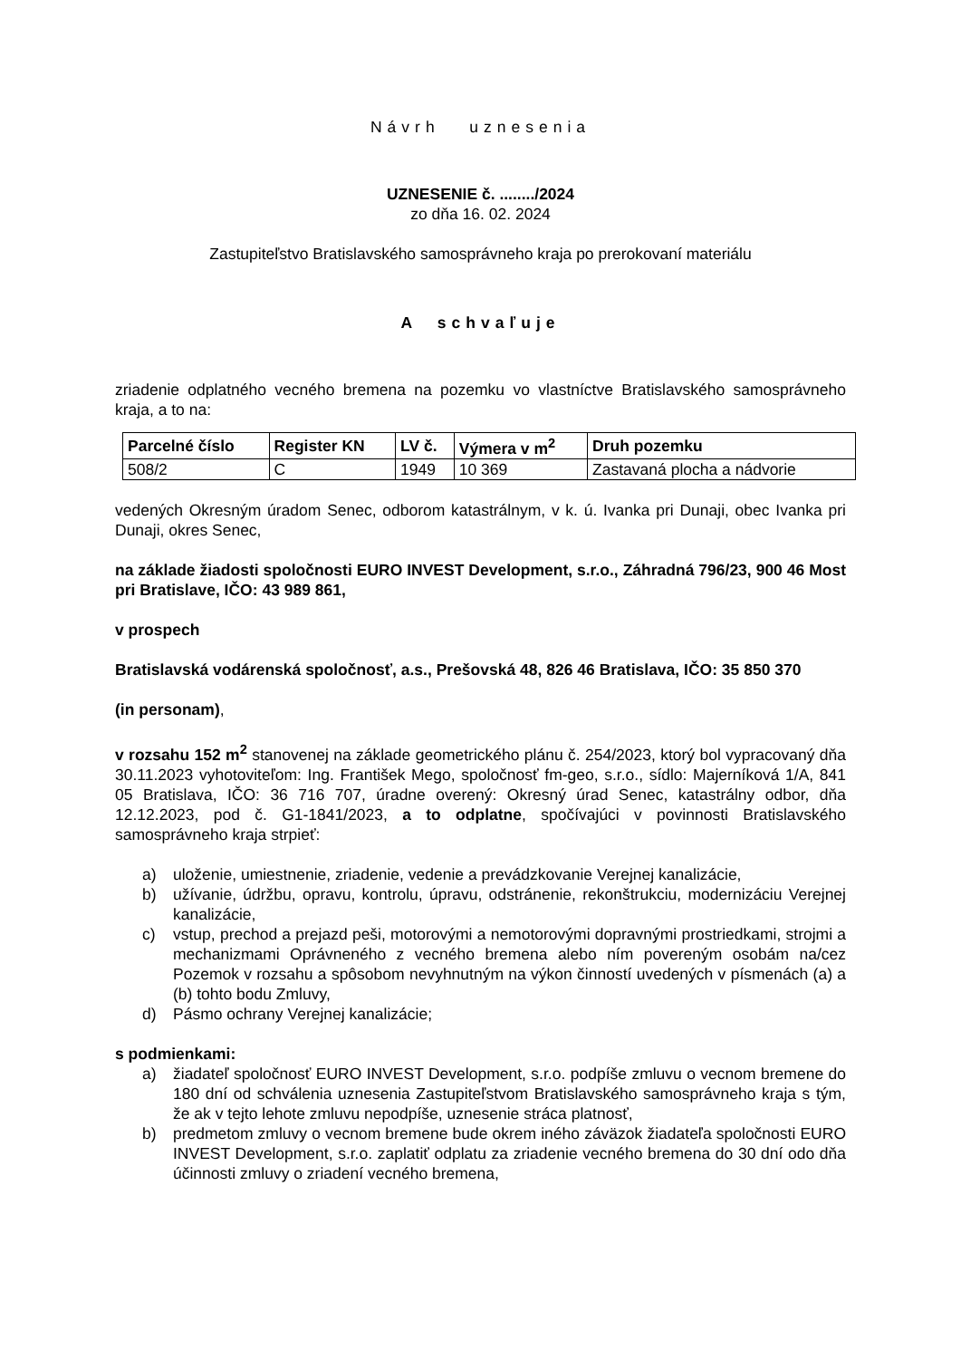Návrh uznesenia
UZNESENIE č. ......../2024
zo dňa 16. 02. 2024
Zastupiteľstvo Bratislavského samosprávneho kraja po prerokovaní materiálu
A schvaľuje
zriadenie odplatného vecného bremena na pozemku vo vlastníctve Bratislavského samosprávneho kraja, a to na:
| Parcelné číslo | Register KN | LV č. | Výmera v m<sup>2</sup> | Druh pozemku |
| --- | --- | --- | --- | --- |
| 508/2 | C | 1949 | 10 369 | Zastavaná plocha a nádvorie |
vedených Okresným úradom Senec, odborom katastrálnym, v k. ú. Ivanka pri Dunaji, obec Ivanka pri Dunaji, okres Senec,
na základe žiadosti spoločnosti EURO INVEST Development, s.r.o., Záhradná 796/23, 900 46 Most pri Bratislave, IČO: 43 989 861,
v prospech
Bratislavská vodárenská spoločnosť, a.s., Prešovská 48, 826 46 Bratislava, IČO: 35 850 370
(in personam),
v rozsahu 152 m<sup>2</sup> stanovenej na základe geometrického plánu č. 254/2023, ktorý bol vypracovaný dňa 30.11.2023 vyhotoviteľom: Ing. František Mego, spoločnosť fm-geo, s.r.o., sídlo: Majerníková 1/A, 841 05 Bratislava, IČO: 36 716 707, úradne overený: Okresný úrad Senec, katastrálny odbor, dňa 12.12.2023, pod č. G1-1841/2023, a to odplatne, spočívajúci v povinnosti Bratislavského samosprávneho kraja strpieť:
a) uloženie, umiestnenie, zriadenie, vedenie a prevádzkovanie Verejnej kanalizácie,
b) užívanie, údržbu, opravu, kontrolu, úpravu, odstránenie, rekonštrukciu, modernizáciu Verejnej kanalizácie,
c) vstup, prechod a prejazd peši, motorovými a nemotorovými dopravnými prostriedkami, strojmi a mechanizmami Oprávneného z vecného bremena alebo ním povereným osobám na/cez Pozemok v rozsahu a spôsobom nevyhnutným na výkon činností uvedených v písmenách (a) a (b) tohto bodu Zmluvy,
d) Pásmo ochrany Verejnej kanalizácie;
s podmienkami:
a) žiadateľ spoločnosť EURO INVEST Development, s.r.o. podpíše zmluvu o vecnom bremene do 180 dní od schválenia uznesenia Zastupiteľstvom Bratislavského samosprávneho kraja s tým, že ak v tejto lehote zmluvu nepodpíše, uznesenie stráca platnosť,
b) predmetom zmluvy o vecnom bremene bude okrem iného záväzok žiadateľa spoločnosti EURO INVEST Development, s.r.o. zaplatiť odplatu za zriadenie vecného bremena do 30 dní odo dňa účinnosti zmluvy o zriadení vecného bremena,